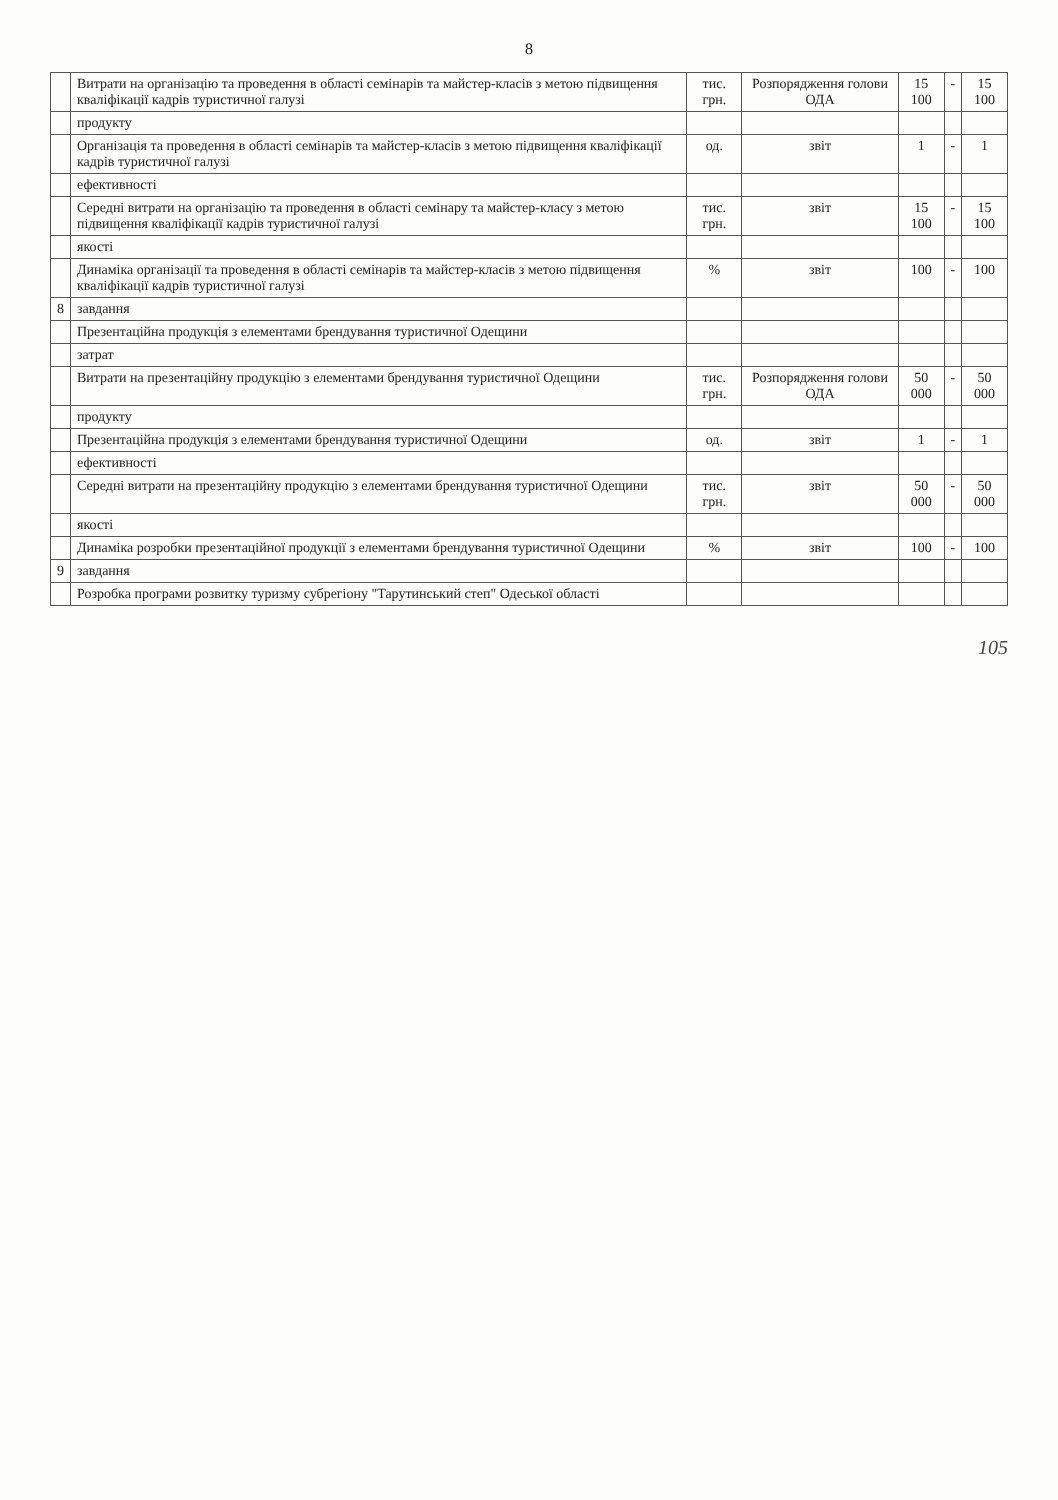8
| | Витрати на організацію та проведення в області семінарів та майстер-класів з метою підвищення кваліфікації кадрів туристичної галузі | тис. грн. | Розпорядження голови ОДА | 15 100 | - | 15 100 |
| | продукту | | | | | |
| | Організація та проведення в області семінарів та майстер-класів з метою підвищення кваліфікації кадрів туристичної галузі | од. | звіт | 1 | - | 1 |
| | ефективності | | | | | |
| | Середні витрати на організацію та проведення в області семінару та майстер-класу з метою підвищення кваліфікації кадрів туристичної галузі | тис. грн. | звіт | 15 100 | - | 15 100 |
| | якості | | | | | |
| | Динаміка організації та проведення в області семінарів та майстер-класів з метою підвищення кваліфікації кадрів туристичної галузі | % | звіт | 100 | - | 100 |
| 8 | завдання | | | | | |
| | Презентаційна продукція з елементами брендування туристичної Одещини | | | | | |
| | затрат | | | | | |
| | Витрати на презентаційну продукцію з елементами брендування туристичної Одещини | тис. грн. | Розпорядження голови ОДА | 50 000 | - | 50 000 |
| | продукту | | | | | |
| | Презентаційна продукція з елементами брендування туристичної Одещини | од. | звіт | 1 | - | 1 |
| | ефективності | | | | | |
| | Середні витрати на презентаційну продукцію з елементами брендування туристичної Одещини | тис. грн. | звіт | 50 000 | - | 50 000 |
| | якості | | | | | |
| | Динаміка розробки презентаційної продукції з елементами брендування туристичної Одещини | % | звіт | 100 | - | 100 |
| 9 | завдання | | | | | |
| | Розробка програми розвитку туризму субрегіону "Тарутинський степ" Одеської області | | | | | |
105